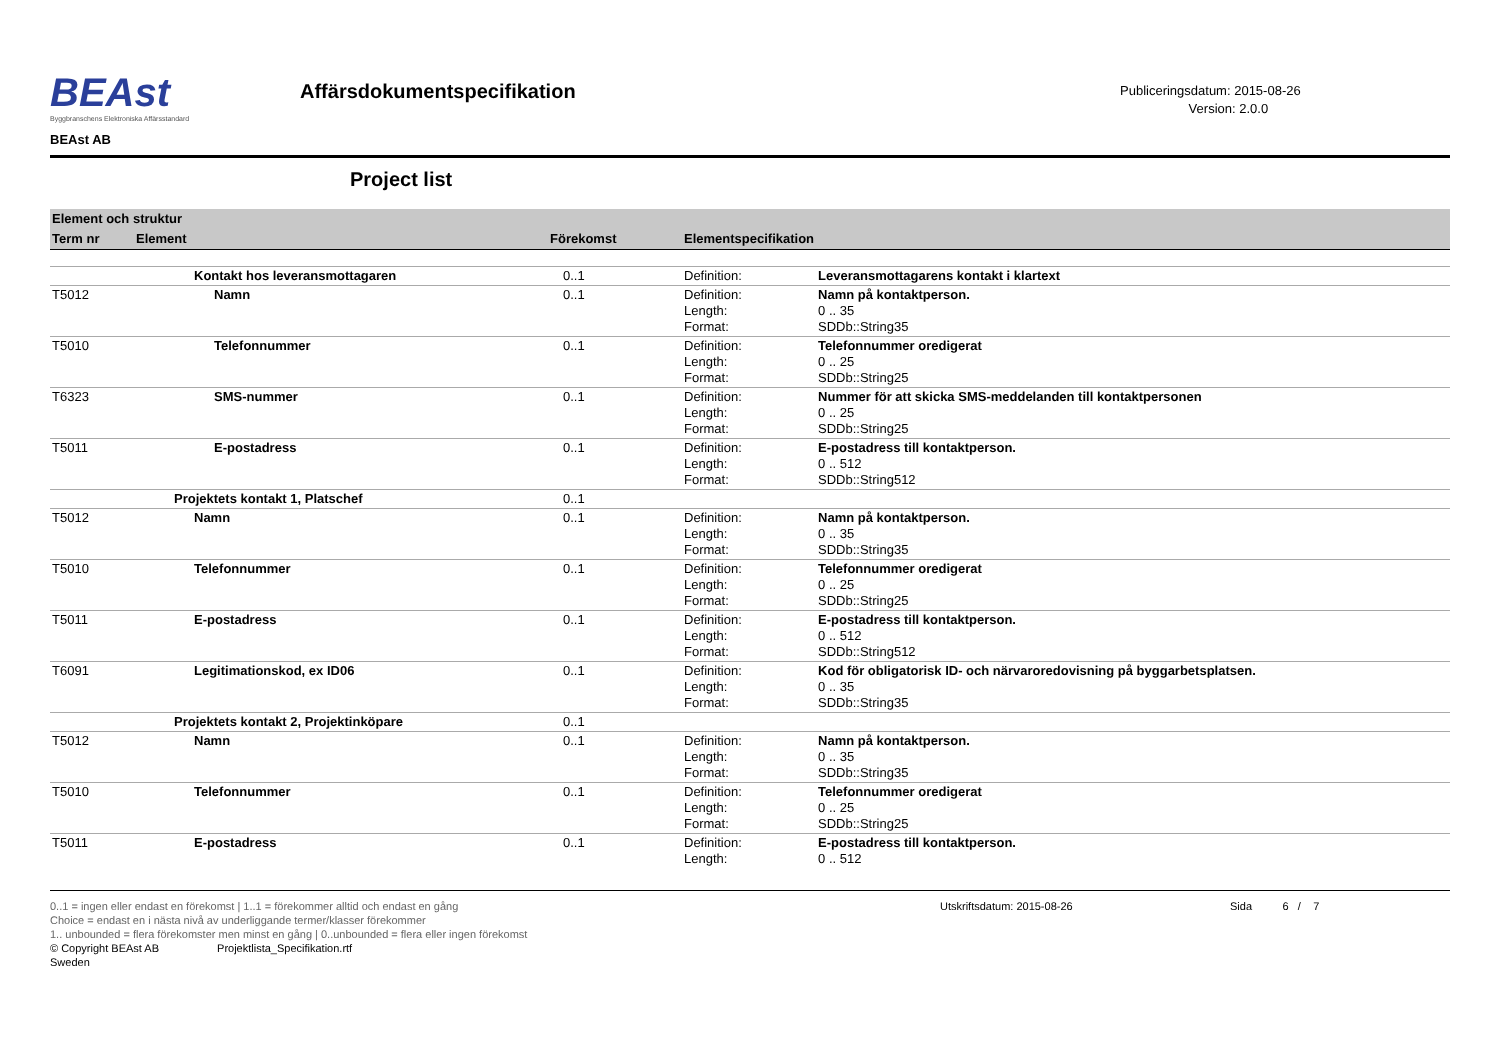BEAst
Byggbranschens Elektroniska Affärsstandard
BEAst AB
Affärsdokumentspecifikation
Publiceringsdatum: 2015-08-26
Version: 2.0.0
Project list
| Element och struktur | | | | |
| Term nr | Element | Förekomst | Elementspecifikation | |
| | Kontakt hos leveransmottagaren | 0..1 | Definition: | Leveransmottagarens kontakt i klartext |
| T5012 | Namn | 0..1 | Definition: Length: Format: | Namn på kontaktperson. 0 .. 35 SDDb::String35 |
| T5010 | Telefonnummer | 0..1 | Definition: Length: Format: | Telefonnummer oredigerat 0 .. 25 SDDb::String25 |
| T6323 | SMS-nummer | 0..1 | Definition: Length: Format: | Nummer för att skicka SMS-meddelanden till kontaktpersonen 0 .. 25 SDDb::String25 |
| T5011 | E-postadress | 0..1 | Definition: Length: Format: | E-postadress till kontaktperson. 0 .. 512 SDDb::String512 |
| | Projektets kontakt 1, Platschef | 0..1 | | |
| T5012 | Namn | 0..1 | Definition: Length: Format: | Namn på kontaktperson. 0 .. 35 SDDb::String35 |
| T5010 | Telefonnummer | 0..1 | Definition: Length: Format: | Telefonnummer oredigerat 0 .. 25 SDDb::String25 |
| T5011 | E-postadress | 0..1 | Definition: Length: Format: | E-postadress till kontaktperson. 0 .. 512 SDDb::String512 |
| T6091 | Legitimationskod, ex ID06 | 0..1 | Definition: Length: Format: | Kod för obligatorisk ID- och närvaroredovisning på byggarbetsplatsen. 0 .. 35 SDDb::String35 |
| | Projektets kontakt 2, Projektinköpare | 0..1 | | |
| T5012 | Namn | 0..1 | Definition: Length: Format: | Namn på kontaktperson. 0 .. 35 SDDb::String35 |
| T5010 | Telefonnummer | 0..1 | Definition: Length: Format: | Telefonnummer oredigerat 0 .. 25 SDDb::String25 |
| T5011 | E-postadress | 0..1 | Definition: Length: | E-postadress till kontaktperson. 0 .. 512 |
0..1 = ingen eller endast en förekomst | 1..1 = förekommer alltid och endast en gång
Choice = endast en i nästa nivå av underliggande termer/klasser förekommer
1.. unbounded = flera förekomster men minst en gång | 0..unbounded = flera eller ingen förekomst
© Copyright BEAst AB Projektlista_Specifikation.rtf
Sweden
Utskriftsdatum: 2015-08-26 Sida 6 / 7